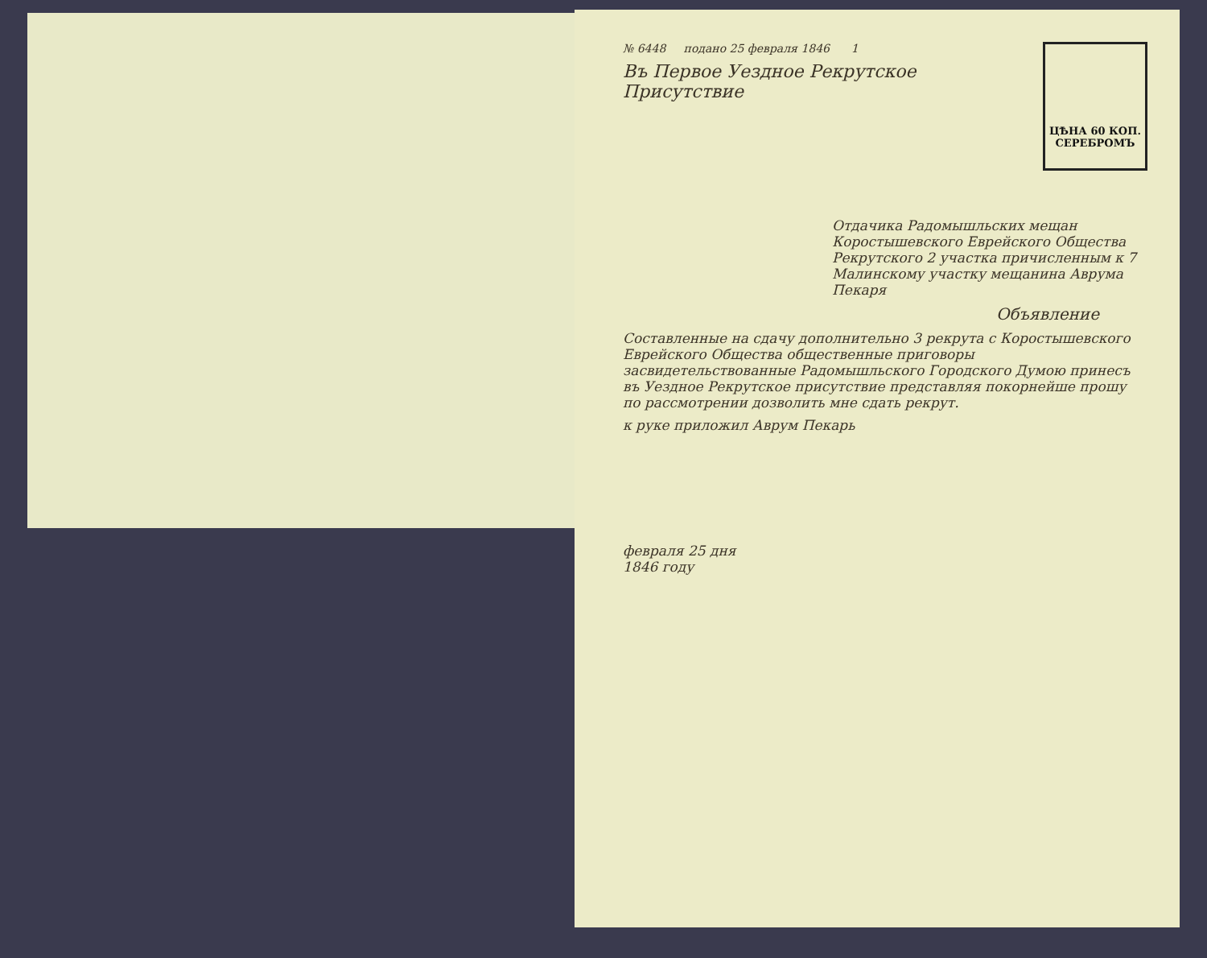ЦѢНА 60 КОП.
СЕРЕБРОМЪ
№ 6448 подано 25 февраля 1846 1
Въ Первое Уездное Рекрутское Присутствие
Отдачика Радомышльских мещан Коростышевского Еврейского Общества Рекрутского 2 участка причисленным к 7 Малинскому участку мещанина Аврума Пекаря
Объявление
Составленные на сдачу дополнительно 3 рекрута с Коростышевского Еврейского Общества общественные приговоры засвидетельствованные Радомышльского Городского Думою принесъ въ Уездное Рекрутское присутствие представляя покорнейше прошу по рассмотрении дозволить мне сдать рекрут.
к руке приложил Аврум Пекарь
февраля 25 дня
1846 году